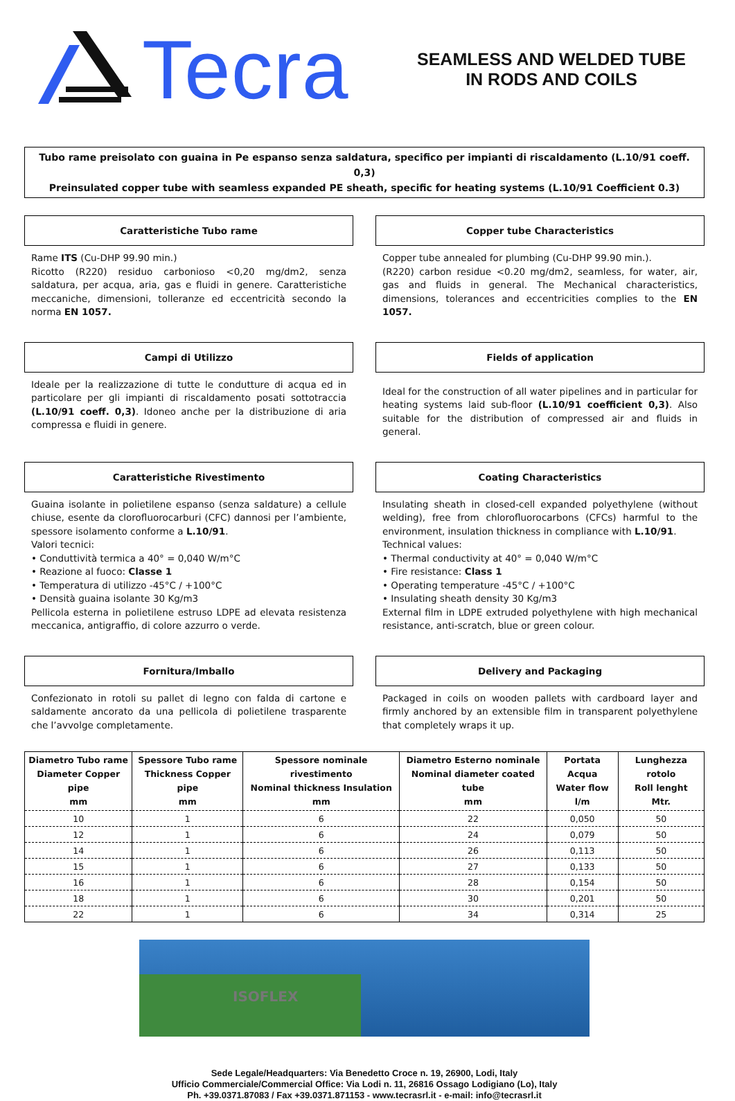Tecra
SEAMLESS AND WELDED TUBE
IN RODS AND COILS
Tubo rame preisolato con guaina in Pe espanso senza saldatura, specifico per impianti di riscaldamento (L.10/91 coeff. 0,3)
Preinsulated copper tube with seamless expanded PE sheath, specific for heating systems (L.10/91 Coefficient 0.3)
Caratteristiche Tubo rame
Rame ITS (Cu-DHP 99.90 min.)
Ricotto (R220) residuo carbonioso <0,20 mg/dm2, senza saldatura, per acqua, aria, gas e fluidi in genere. Caratteristiche meccaniche, dimensioni, tolleranze ed eccentricità secondo la norma EN 1057.
Copper tube Characteristics
Copper tube annealed for plumbing (Cu-DHP 99.90 min.).
(R220) carbon residue <0.20 mg/dm2, seamless, for water, air, gas and fluids in general. The Mechanical characteristics, dimensions, tolerances and eccentricities complies to the EN 1057.
Campi di Utilizzo
Ideale per la realizzazione di tutte le condutture di acqua ed in particolare per gli impianti di riscaldamento posati sottotraccia (L.10/91 coeff. 0,3). Idoneo anche per la distribuzione di aria compressa e fluidi in genere.
Fields of application
Ideal for the construction of all water pipelines and in particular for heating systems laid sub-floor (L.10/91 coefficient 0,3). Also suitable for the distribution of compressed air and fluids in general.
Caratteristiche Rivestimento
Guaina isolante in polietilene espanso (senza saldature) a cellule chiuse, esente da clorofluorocarburi (CFC) dannosi per l’ambiente, spessore isolamento conforme a L.10/91.
Valori tecnici:
• Conduttività termica a 40° = 0,040 W/m°C
• Reazione al fuoco: Classe 1
• Temperatura di utilizzo -45°C / +100°C
• Densità guaina isolante 30 Kg/m3
Pellicola esterna in polietilene estruso LDPE ad elevata resistenza meccanica, antigraffio, di colore azzurro o verde.
Coating Characteristics
Insulating sheath in closed-cell expanded polyethylene (without welding), free from chlorofluorocarbons (CFCs) harmful to the environment, insulation thickness in compliance with L.10/91.
Technical values:
• Thermal conductivity at 40° = 0,040 W/m°C
• Fire resistance: Class 1
• Operating temperature -45°C / +100°C
• Insulating sheath density 30 Kg/m3
External film in LDPE extruded polyethylene with high mechanical resistance, anti-scratch, blue or green colour.
Fornitura/Imballo
Confezionato in rotoli su pallet di legno con falda di cartone e saldamente ancorato da una pellicola di polietilene trasparente che l’avvolge completamente.
Delivery and Packaging
Packaged in coils on wooden pallets with cardboard layer and firmly anchored by an extensible film in transparent polyethylene that completely wraps it up.
| Diametro Tubo rame Diameter Copper pipe mm | Spessore Tubo rame Thickness Copper pipe mm | Spessore nominale rivestimento Nominal thickness Insulation mm | Diametro Esterno nominale Nominal diameter coated tube mm | Portata Acqua Water flow l/m | Lunghezza rotolo Roll lenght Mtr. |
| --- | --- | --- | --- | --- | --- |
| 10 | 1 | 6 | 22 | 0,050 | 50 |
| 12 | 1 | 6 | 24 | 0,079 | 50 |
| 14 | 1 | 6 | 26 | 0,113 | 50 |
| 15 | 1 | 6 | 27 | 0,133 | 50 |
| 16 | 1 | 6 | 28 | 0,154 | 50 |
| 18 | 1 | 6 | 30 | 0,201 | 50 |
| 22 | 1 | 6 | 34 | 0,314 | 25 |
ISOFLEX
Sede Legale/Headquarters: Via Benedetto Croce n. 19, 26900, Lodi, Italy
Ufficio Commerciale/Commercial Office: Via Lodi n. 11, 26816 Ossago Lodigiano (Lo), Italy
Ph. +39.0371.87083 / Fax +39.0371.871153 - www.tecrasrl.it - e-mail: info@tecrasrl.it